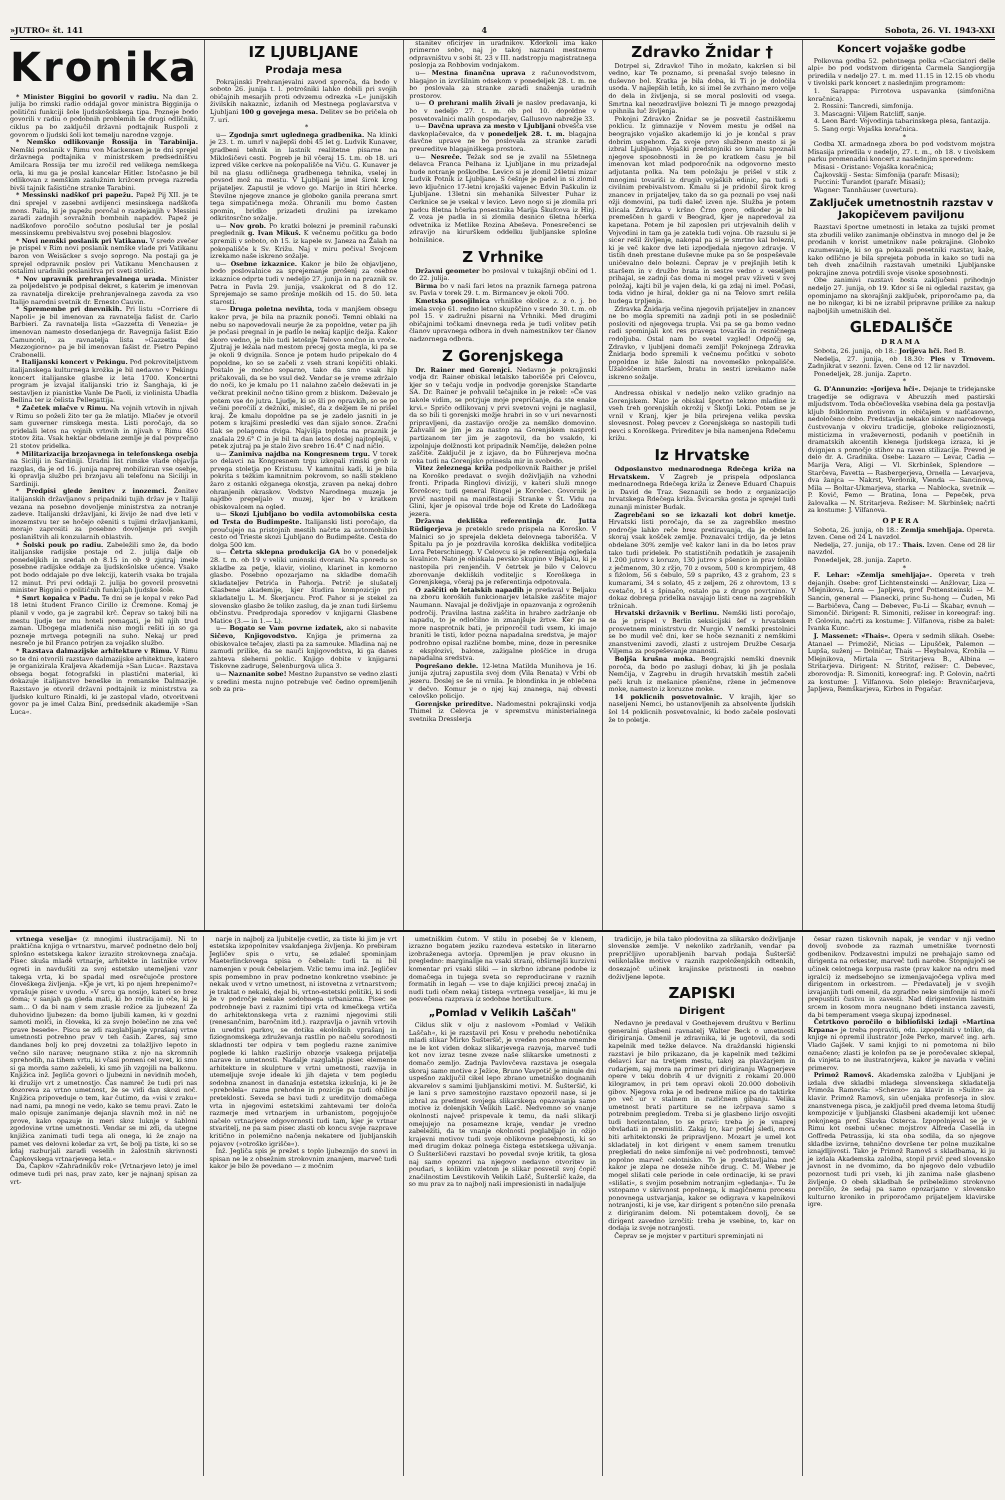»JUTRO« št. 141 4 Sobota, 26. VI. 1943-XXI
Kronika
* Minister Biggini bo govoril v radiu. Na dan 2. julija bo rimski radio oddajal govor ministra Bigginija o politični funkciji šole ljudskošolskega tipa. Pozneje bodo govorili v radiu o podobnih problemih še drugi odličniki, ciklus pa bo zaključil državni podtajnik Ruspoli z govorom o ljudski šoli kot temelju narodne vzgoje.
* Nemško odlikovanje Rossija in Tarabinija. Nemški poslanik v Rimu von Mackensen je te dni sprejel državnega podtajnika v ministrskem predsedništvu Amilcara Rossija ter mu izročil red velikega nemškega orla, ki mu ga je poslal kancelar Hitler. Istočasno je bil odlikovan z nemškim zaslužnim križcem prvega razreda bivši tajnik fašistične stranke Tarabini.
* Messinski nadškof pri papežu. Papež Pij XII. je te dni sprejel v zasebni avdijenci mesinskega nadškofa mons. Paila, ki je papežu poročal o razdejanjih v Messini zaradi zadnjih sovražnih bombnih napadov. Papež je nadškofovo poročilo sočutno poslušal ter je poslal messinskemu prebivalstvu svoj posebni blagoslov.
* Novi nemški poslanik pri Vatikanu. V sredo zvečer je prispel v Rim novi poslanik nemške vlade pri Vatikanu baron von Weisäcker s svojo soprogo. Na postaji ga je sprejel odpravnik poslov pri Vatikanu Menchausen z ostalimi uradniki poslaništva pri sveti stolici.
* Nov upravnik prehranjevalnega urada. Minister za poljedelstvo je podpisal dekret, s katerim je imenovan za ravnatelja direkcije prehranjevalnega zavoda za vso Italijo narodni svetnik dr. Ernesto Cauvin.
* Spremembe pri dnevnikih. Pri listu »Corriere di Napoli« je bil imenovan za ravnatelja fašist dr. Carlo Barbieri. Za ravnatelja lista »Gazzetta di Venezia« je imenovan namesto dosedanjega dr. Ravegnija fašist Ezio Camuncoli, za ravnatelja lista »Gazzetta del Mezzogiorno« pa je bil imenovan fašist dr. Pietro Pepino Crabonelli.
* Italijanski koncert v Pekingu. Pod pokroviteljstvom italijanskega kulturnega krožka je bil nedavno v Pekingu koncert italijanske glasbe iz leta 1700. Koncertni program je izvajal italijanski trio iz Šanghaja, ki je sestavljen iz pianistke Vanle De Paoli, iz violinista Ubadla Bellina ter iz čelista Pellegattija.
* Začetek mlačve v Rimu. Na vojnih vrtovih in njivah v Rimu so poželi žito ter ga že mlatijo. Mlačev je otvoril sam guverner rimskega mesta. Listi poročajo, da so pridelali letos na vojnih vrtovih in njivah v Rimu 450 stotov žita. Vsak hektar obdelane zemlje je dal povprečno 21 stotov pridelka.
* Militarizacija brzojavnega in telefonskega osebja na Siciliji in Sardiniji. Uradni list rimske vlade objavlja razglas, da je od 16. junija naprej mobiliziran vse osebje, ki opravlja službo pri brzojavu ali telefonu na Siciliji in Sardiniji.
* Predpisi glede ženitev z inozemci. Ženitev italijanskih državljanov s pripadniki tujih držav je v Italiji vezana na posebno dovoljenje ministrstva za notranje zadeve. Italijanski državljani, ki živijo že nad dve leti v inozemstvu ter se hočejo oženiti s tujimi državljankami, morajo zaprositi za posebno dovoljenje pri svojih poslaništvih ali konzularnih oblastvih.
* Šolski pouk po radiu. Zabeležili smo že, da bodo italijanske radijske postaje od 2. julija dalje ob ponedeljkih in sredah ob 8.15 in ob 9 zjutraj imele posebne radijske oddaje za ljudskošolske učence. Vsako pot bodo oddajale po dve lekciji, katerih vsaka bo trajala 12 minut. Pri prvi oddaji 2. julija bo govoril prosvetni minister Biggini o političnih funkcijah ljudske šole.
* Smrt kopalca v Padu. Te dni se je kopal v reko Pad 18 letni študent Franco Cirillo iz Cremone. Komaj je planil v vodo, ga je zagrabil krč. Čeprav so takoj bili na mestu ljudje ter mu hoteli pomagati, je bil njih trud zaman. Ubogega mladeniča niso mogli rešiti in so ga pozneje mrtvega potegnili na suho. Nekaj ur pred nesrečo je bil Franco potrjen za vojaško službo.
* Razstava dalmazijske arhitekture v Rimu. V Rimu so te dni otvorili razstavo dalmazijske arhitekture, katero je organizirala Kraljeva Akademija »San Luca«. Razstava obsega bogat fotografski in plastični material, ki dokazuje italijanstvo beneške in romanske Dalmazije. Razstavo je otvoril državni podtajnik iz ministrstva za ljudsko kulturo Rinaldi, ki je zastopal vlado, otvoritveni govor pa je imel Calza Bini, predsednik akademije »San Luca«.
IZ LJUBLJANE
Prodaja mesa
Pokrajinski Prehranjevalni zavod sporoča, da bodo v soboto 26. junija t. l. potrošniki lahko dobili pri svojih običajnih mesarjih proti odvzemu odrezka »L« junijskih živilskih nakaznic, izdanih od Mestnega poglavarstva v Ljubljani 100 g govejega mesa. Delitev se bo pričela ob 7. uri.
*
u— Zgodnja smrt uglednega gradbenika. Na klinki je 23. t. m. umrl v najlepši dobi 45 let g. Ludvik Kunaver, gradbeni tehnik in lastnik realitetne pisarne na Miklošičevi cesti. Pogreb je bil včeraj 15. t.m. ob 18. uri izpred viške cerkve na pokopališče na Viču. G. Kunaver je bil na glasu odličnega gradbenega tehnika, vselej in povsod mož na mestu. V Ljubljani je imel širok krog prijateljev. Zapustil je vdovo go. Marijo in štiri hčerke. Številne njegove znance je globoko ganila prerana smrt tega simpatičnega moža. Ohranili mu bomo časten spomin, bridko prizadeti družini pa izrekamo odkritosrčno sožalje.
u— Nov grob. Po kratki bolezni je preminil računski preglednik g. Ivan Mikuš. K večnemu počitku ga bodo spremili v soboto, ob 15. iz kapele sv. Janeza na Žalah na pokopališče k Sv. Križu. Naj v miru počiva! Svojcem izrekamo naše iskreno sožalje.
u— Osebne izkaznice. Kakor je bilo že objavljeno, bodo poslovalnice za sprejemanje prošenj za osebne izkaznice odprte tudi v nedeljo 27. junija in na praznik sv. Petra in Pavla 29. junija, vsakokrat od 8 do 12. Sprejemajo se samo prošnje moških od 15. do 50. leta starosti.
u— Druga poletna nevihta, toda v manjšem obsegu kakor prva, je bila na praznik ponoči. Temni oblaki na nebu so napovedovali neurje že za popoldne, veter pa jih je počasi pregnal in je padlo le nekaj kapljic dežja. Kakor skoro vedno, je bilo tudi letošnje Telovo sončno in vroče. Zjutraj je ležala nad mestom precej gosta megla, ki pa se je okoli 9 dvignila. Sonce je potem hudo pripekalo do 4 popoldne, ko so se začeli z vseh strani kopičiti oblaki. Postalo je močno soparno, tako da smo vsak hip pričakovali, da se bo vsul dež. Vendar se je vreme zdržalo do noči, ko je kmalu po 11 nalahno začelo deževati in je večkrat prekinil nočno tišino grom z bliskom. Deževalo je potem vse do jutra. Ljudje, ki so šli po opravkih, so se po večini poročili z dežniki, misleč, da z dežjem še ni prišel kraj. Že kmalu dopoldne pa se je zadelo jasniti in je potem s krajšimi presledki ves dan sijalo sonce. Zračni tlak se polagoma dviga. Najvišja toplota na praznik je znašala 29.6° C in je bil ta dan letos doslej najtoplejši, v petek zjutraj pa je stalo živo srebro 16.4° C nad ničlo.
u— Zanimiva najdba na Kongresnem trgu. V torek so delavci na Kongresnem trgu izkopali rimski grob iz prvega stoletja po Kristusu. V kamnitni kadi, ki je bila pokrita s težkim kamnitnim pokrovom, so našli stekleno žaro z ostanki ožganega okostja, zraven pa nekaj dobro ohranjenih okraskov. Vodstvo Narodnega muzeja je najdbo prepeljalo v muzej, kjer bo v kratkem obiskovalcem na ogled.
u— Skozi Ljubljano bo vodila avtomobilska cesta od Trsta do Budimpešte. Italijanski listi poročajo, da proučujejo na pristojnih mestih načrte za avtomobilsko cesto od Trieste skozi Ljubljano do Budimpešte. Cesta do dolga 500 km.
u— Četrta sklepna produkcija GA bo v ponedeljek 28. t. m. ob 19 v veliki unionski dvorani. Na sporedu so skladbe za petje, klavir, violino, klarinet in komorno glasbo. Posebno opozarjamo na skladbe domačih skladateljev Petrića in Pahorja. Petrič je slušatelj Glasbene akademije, kjer študira kompozicijo pri skladatelju L. M. Škerjancu. Prof. Pahor si je stekel za slovensko glasbo že toliko zaslug, da je znan tudi širšemu občinstvu. Predprodaja sporedov v knjigarni Glasbene Matice (3.— in 1.— L).
u— Bogato se Vam povrne izdatek, ako si nabavite Sičevo, Knjigovodstvo. Knjiga je primerna za obiskovalce tečajev, zlasti pa za samouke. Mladina naj ne zamudi prilike, da se nauči knjigovodstva, ki ga danes zahteva sleherni poklic. Knjigo dobite v knjigarni Tiskovne zadruge, Šelenburgova ulica 3.
u— Naznanite sobe! Mestno županstvo se vedno zlasti v sredini mesta nujno potrebuje več čedno opremljenih sob za pra-
stanitev oficirjev in uradnikov. Kdorkoli ima kako primerno sobo, naj jo takoj naznani mestnemu odpravništvu v sobi št. 23 v III. nadstropju magistratnega poslopja za Robbovim vodnjakom.
u— Mestna finančna uprava z računovodstvom, blagajno in izvršilnim odsekom v ponedeljek 28. t. m. ne bo poslovala za stranke zaradi snaženja uradnih prostorov.
u— O prehrani malih živali je naslov predavanja, ki bo v nedeljo 27. t. m. ob pol 10. dopoldne v posvetovalnici malih gospodarjev, Gallusovo nabrežje 33.
u— Davčna uprava za mesto v Ljubljani obvešča vse davkoplačevalce, da v ponedeljek 28. t. m. blagajna davčne uprave ne bo poslovala za stranke zaradi preureditve blagajniškega prostora.
u— Nesreče. Težak sod se je zvalil na 55letnega delavca Franca Pelhana iz Ljubljane in mu prizadejal hude notranje poškodbe. Levico si je zlomil 24letni mizar Ludvik Potnik iz Ljubljane. S češnje je padel in si zlomil levo ključnico 17-letni krojaški vajenec Edvin Paškulin iz Ljubljane. 13letni sin mehanika Silvester Puhar iz Cerknice se je vsekal v levico. Levo nogo si je zlomila pri padcu 8letna hčerka posestnika Marija Škufcova iz Hinj. Z voza je padla in si zlomila desnico 6letna hčerka odvetnika iz Metlike Rozina Abeševa. Ponesrečenci se zdravijo na kirurškem oddelku ljubljanske splošne bolnišnice.
Z Vrhnike
Državni geometer bo posloval v tukajšnji občini od 1. do 22. julija.
Birma bo v naši fari letos na praznik farnega patrona sv. Pavla v torek 29. t. m. Birmancev je okoli 700.
Kmetska posojilnica vrhniške okolice z. z o. j. bo imela svojo 61. redno letno skupščino v sredo 30. t. m. ob pol 15. v zadružni pisarni na Vrhniki. Med drugimi običajnimi točkami dnevnega reda je tudi volitev petih članov upravnega odbora in dveh namestnikov ter članov nadzornega odbora.
Z Gorenjskega
Dr. Rainer med Gorenjci. Nedavno je pokrajinski vodja dr. Rainer obiskal letalsko taborišče pri Celovcu, kjer so v tečaju vodje in podvodje gorenjske Standarte SA. Dr. Rainer je pohvalil tečajnike in je rekel: »Če vas takole vidim, se potrjuje moje prepričanje, da ste enake krvi.« Spričo odlikovanj v prvi svetovni vojni je naglasil, da so bili ti gorenjski možje hrabri in so v uri nevarnosti pripravljeni, da zastavijo orožje za nemško domovino. Zahvalil se jim je za nastop na Gorenjskem nasproti partizanom ter jim je zagotovil, da bo vsakdo, ki izpolnjuje dolžnosti kot pripadnik Nemčije, deležen polne zaščite. Zaključil je z izjavo, da bo Führerjeva močna roka tudi na Gorenjsko prinesla mir in svobodo.
Vitez železnega križa podpolkovnik Raither je prišel na Koroško predavat o svojih doživljajih na vzhodni fronti. Pripada Ringlovi diviziji, v kateri služi mnogo Korošcev; tudi general Ringel je Korošec. Govornik je prvič nastopil na manifestaciji Stranke v Št. Vidu na Glini, kjer je opisoval trde boje od Krete do Ladoškega jezera.
Državna dekliška referentinja dr. Jutta Rüdigerjeva je preteklo sredo prispela na Koroško. V Malnici so jo sprejela dekleta delovnega taborišča. V Špitalu pa jo je pozdravila koroška dekliška voditeljica Lora Peterschinegg. V Celovcu si je referentinja ogledala šivalnico. Nato je obiskala pevsko skupino v Beljaku, ki je nastopila pri renjenčih. V četrtek je bilo v Celovcu zborovanje dekliških voditeljic s Koroškega in Gorenjskega, včeraj pa je referentinja odpotovala.
O zaščiti ob letalskih napadih je predaval v Beljaku na zboru koroških funkcionarjev letalske zaščite major Naumann. Navajal je doživljaje in opazovanja z ogroženih področij. Pravilna lastna zaščita in hrabro zadržanje ob napadu, to je odločilno in zmanjšuje žrtve. Ker pa se more nasprotnik bati, je priporočil tudi vsem, ki imajo braniti le tisti, kdor pozna napadalna sredstva, je major podrobno opisal različne bombe, mine, doze in peresnike z eksplozivi, balone, zažigalne ploščice in druga napadalna sredstva.
Pogrešano dekle. 12-letna Matilda Munihova je 16. junija zjutraj zapustila svoj dom (Vila Renata) v Vrbi ob jezeru. Doslej se še ni vrnila. Je blondinka in je oblečena v dečvo. Komur je o njej kaj znanega, naj obvesti celovško policijo.
Gorenjske prireditve. Nadomestni pokrajinski vodja Thimel iz Celovca je v spremstvu ministerialnega svetnika Dresslerja
Zdravko Žnidar †
Dotrpel si, Zdravko! Tiho in možato, kakršen si bil vedno, kar Te poznamo, si prenašal svojo telesno in duševno bol. Kratka je bila doba, ki Ti jo je določila usoda. V najlepših letih, ko si imel še zvrhano mero volje do dela in življenja, si se moral posloviti od vsega. Smrtna kal neozdravljive bolezni Ti je mnogo prezgodaj upihnila luč življenja.
Pokojni Zdravko Žnidar se je posvetil častniškemu poklicu. Iz gimnazije v Novem mestu je odšel na beograjsko vojaško akademijo ki jo je končal s prav dobrim uspehom. Za svoje prvo službeno mesto si je izbral Ljubljano. Vojaški predstojniki so kmalu spoznali njegove sposobnosti in že po kratkem času je bil imenovan kot mlad podporočnik na odgovorno mesto adjutanta polka. Na tem položaju je prišel v stik z mnogimi tovariši iz drugih vojaških edinic, pa tudi s civilnim prebivalstvom. Kmalu si je pridobil širok krog znancev in prijateljev, tako da so ga poznali po vsej naši ožji domovini, pa tudi daleč izven nje. Služba je potem klicala Zdravka v kršno Črno goro, odkoder je bil premeščen h gardi v Beograd, kjer je napredoval za kapetana. Potem je bil zaposlen pri utrjevalnih delih v Vojvodini in tam ga je zatekla tudi vojna. Ob razsulu si je sicer rešil življenje, nakopal pa si je smrtno kal bolezni, ki je več kakor dve leti izpodjedala njegovo zdravje. V tistih dneh prestane duševne muke pa so še pospeševale uničevalno delo bolezni. Čeprav je v prejšnjih letih k staršem in v družbo brata in sestre vedno z veseljem prihajal, se zadnji čas doma ni mogel prav vživeti v svoj položaj, kajti bil je vajen dela, ki ga zdaj ni imel. Počasi, toda vidno je hiral, dokler ga ni na Telovo smrt rešila hudega trpljenja.
Zdravka Žnidarja večina njegovih prijateljev in znancev ne bo mogla spremiti na zadnji poti in se posledniič posloviti od njegovega trupla. Vsi pa se ga bomo vedno radi spominjali kot res pravega tovariša in resničnega rodoljuba. Ostal nam bo svetel vzgled! Odpočij se, Zdravko, v ljubljeni domači zemlji! Pokojnega Zdravka Žnidarja bodo spremili k večnemu počitku v soboto popoldne iz hiše žalosti na novomeško pokopališče. Užaloščenim staršem, bratu in sestri izrekamo naše iskreno sožalje.
Andressa obiskal v nedeljo neko vzliko gradnjo na Gorenjskem. Nato je obiskal športno tekmo mladine iz vseh treh gorenjskih okrožij v Škofji Loki. Potem se je vrnil v Kranj, kjer je bila prirejena velika pevska slovesnost. Poleg pevcev z Gorenjskega so nastopili tudi pevci s Koroškega. Prireditev je bila namenjena Rdečemu križu.
Iz Hrvatske
Odposlanstvo mednarodnega Rdečega križa na Hrvatskem. V Zagreb je prispela odposlanca mednarodnega Rdečega križa iz Ženeve Eduard Chapuis in David de Traz. Seznanili se bodo z organizacijo hrvatskega Rdečega križa. Švicarska gosta je sprejel tudi zunanji minister Budak.
Zagrebčani so se izkazali kot dobri kmetje. Hrvatski listi poročajo, da se za zagrebško mestno področje lahko reče brez pretiravanja, da je obdelan skoraj vsak košček zemlje. Poznavalci trdijo, da je letos obdelane 30% zemlje več kakor lani in da bo letos prav tako tudi pridelek. Po statističnih podatkih je zasajenih 1.200 jutrov s koruzo, 130 jutrov s pšenico in prav toliko z ječmenom, 30 z ržjo, 70 z ovsom, 500 s krompirjem, 48 s fižolom, 56 s čebulo, 59 s papriko, 43 z grahom, 23 s kumarami, 34 s solato, 45 z zeljem, 26 z ohrovtom, 13 s cvetačo, 14 s špinačo, ostalo pa z drugo povrtnino. V dokaz dobrega pridelka navajajo listi cene na zagrebških tržnicah.
Hrvatski državnik v Berlinu. Nemški listi poročajo, da je prispel v Berlin seksicijski šef v hrvatskem prosvetnem ministrstvu dr. Nurgio. V nemški prestolnici se bo mudil več dni, ker se hoče seznaniti z nemškimi znanstvenimi zavodi, zlasti z ustrojem Družbe Cesarja Viljema za pospeševanje znanosti.
Boljša krušna moka. Beograjski nemški dnevnik poroča, da bodo po zaslugi dobav, ki jih je poslala Nemčija, v Zagrebu in drugih hrvatskih mestih začeli peči kruh iz mešanice pšenične, ržene in ječmenove moke, namesto iz koruzne moke.
14 poklicnih posvetovalnic. V krajih, kjer so naseljeni Nemci, bo ustanovljenih za absolvente ljudskih šol 14 poklicnih posvetovalnic, ki bodo začele poslovati že to poletje.
Koncert vojaške godbe
Polkovna godba 52. pehotnega polka »Cacciatori delle alpi« bo pod vodstvom dirigenta Carmela Sangiorgija priredila v nedeljo 27. t. m. med 11.15 in 12.15 ob vhodu v tivolski park koncert z naslednjim programom:
1. Sarappa: Pirrotova uspavanka (simfonična koračnica).
2. Rossini: Tancredi, simfonija.
3. Mascagni: Viljem Ratcliff, sanje.
4. Leon Bard: Vojvodinja tabarinskega plesa, fantazija.
5. Sang orgi: Vojaška koračnica.
*
Godba XI. armadnega zbora bo pod vodstvom mojstra Misasija priredila v nedeljo, 27. t. m., ob 18. v tivolskem parku promenadni koncert z naslednjim sporedom:
Misasi - Oristano: Vojaška koračnica;
Čajkovskij - Sesta: Simfonija (parafr. Misasi);
Puccini: Turandot (parafr. Misasi);
Wagner: Tannhäuser (uvertura).
Zaključek umetnostnih razstav v Jakopičevem paviljonu
Razstavi športne umetnosti in letaka za tujski promet sta zbudili veliko zanimanje občinstva in mnogo del je že prodanih v korist umetnikov naše pokrajine. Globoko razumevanje, ki so ga pokazali posetniki razstav, kaže, kako odlično je bila sprejeta pobuda in kako so tudi na teh dveh značilnih razstavah umetniki Ljubljanske pokrajine znova potrdili svoje visoke sposobnosti.
Obe zanimivi razstavi bosta zaključeni prihodnjo nedeljo 27. junija, ob 19. Kdor si še ni ogledal razstav, ga opominjamo na skorajšnji zaključek, priporočamo pa, da ne bo nikogar, ki bi ne izrabil pripravne prilike za nakup najboljših umetniških del.
GLEDALIŠČE
DRAMA
Sobota, 26. junija, ob 18.: Jorijeva hči. Red B.
Nedelja, 27. junija, ob 18.30: Ples v Trnovem. Zadnjikrat v sezoni. Izven. Cene od 12 lir navzdol.
Ponedeljek, 28. junija. Zaprto.
*
G. D'Annunzio: »Jorijeva hči«. Dejanje te tridejanske tragedije se odigrava v Abruzzih med pastirski mljudstvom. Toda občečloveška vsebina dela ga postavlja kljub folklornim motivom in običajem v nadčasovno, nedoločeno dobo. Predstavlja nekako sintezo narodovega čustvovanja v okviru tradicije, globoke religioznosti, misticizma in vraževernosti, podanih v poetičnih in dramatskih akcentih klenega ljudskega izraza, ki je dvignjen s pomočjo stihov na raven stilizacije. Prevod je delo dr. A. Gradnika. Osebe: Lazaro — Levar, Cadia — Marija Vera, Aligi — Vl. Skrbinšek, Splendore — Starčeva, Favetta — Rasbergerjeva, Ornella — Levarjeva, dva žanjca — Nakrst, Verdonik, Vienda — Sancinova, Mila — Boltar-Ukmarjeva, starka — Nablocka, svetnik — P. Kovič, Femo — Bratina, Iona — Pepeček, prva žalovalka — N. Stritarjeva. Režiser: M. Skrbinšek; načrti za kostume: J. Vilfanova.
OPERA
Sobota, 26. junija, ob 18.: Zemlja smehljaja. Opereta. Izven. Cene od 24 L navzdol.
Nedelja, 27. junija, ob 17.: Thais. Izven. Cene od 28 lir navzdol.
Ponedeljek, 28. junija. Zaprto.
*
F. Lehar: »Zemlja smehljaja«. Opereta v treh dejanjih. Osebe: grof Lichtensteinski — Anžlovar, Liza — Mlejnikova, Lora — Japljeva, grof Pottensteinski — M. Sancin, general — Pianecki, princ Su-hong — Čuden, Mi — Barbičeva, Čang — Debevec, Fu-Li — Škabar, evnuh — Simončič. Dirigent: R. Simoniti, režiser in koreograf: ing. P. Golovin, načrti za kostume: J. Vilfanova, risbe za balet: Ivanka Kunc.
J. Massenet: »Thais«. Opera v sedmih slikah. Osebe: Atanael — Primožič, Nicias — Lipušček, Palemon — Lupša, suženj — Dolničar, Thais — Heybalova, Krobila — Mlejnikova, Mirtala — Stritarjeva B., Albina — Stritarjeva. Dirigent: N. Štritof, režiser: C. Debevec, zborovodja: R. Simoniti, koreograf: ing. P. Golovin, načrti za kostume: J. Vilfanova. Solo plešejo: Bravničarjeva, Japljeva, Remškarjeva, Kirbos in Pogačar.
vrtnega veselja« (z mnogimi ilustracijami). Ni to praktična knjiga o vrtnarstvu, marveč podnetno delo bolj splošno estetskega kakor izrazito strokovnega značaja. Pisec skuša mladě vrtnarje, arhitekte in lastnike vrtov ogreti in navdušiti za svoj estetsko utemeljeni vzor takega vrta, ki bo spadal med osrečujoče prostore človeškega življenja. »Kje je vrt, ki po njem hrepenimo?« vprašuje pisec v uvodu. »V srcu ga nosijo, kateri so brez doma; v sanjah ga gleda mati, ki bo rodila in oče, ki je sam... O da bi nam v sem zrasle rožice za ljubezen! Za duhovidno ljubezen: da bomo ljubili kamen, ki v gozdni samoti molči, in človeka, ki za svojo bolečino ne zna več prave besede«. Piscu se zdi razglabljanje vprašanj vrtne umetnosti potrebno prav v teh časih. Zares, saj smo dandanes bolj ko prej dovzetni za tolažljivo lepoto in večno silo narave; neugnano stika z njo na skromnih sprehodih, na tihem vrtu, ki včasi pomeni cel svet, ki smo si ga morda samo zaželeli, ki smo jih vzgojili na balkonu. Knjižica inž. Jegliča govori o ljubezni in nevidnih močeh, ki družijo vrt z umetnostjo. Čas namreč že tudi pri nas dozoreva za vrtno umetnost, že se vidi dan skozi noč. Knjižica pripoveduje o tem, kar čutimo, da »visi v zraku« nad nami, pa mnogi ne vedo, kako se temu pravi. Zato le malo opisuje zanimanje dejanja slavnih mož in nič ne prove, kako opazuje in meri skoz luknje v šabloni zgodovine vrtne umetnosti. Vendar se mi zdi, da utegne knjižica zanimati tudi tega ali onega, ki že znajo na pamet ves delovni koledar za vrt, še bolj pa tiste, ki so se kdaj razburjali zaradi veselih in žalostnih skrivnosti Čapkovskega vrtnarjevega leta.«
Da, Čapkov »Zahradnikův rok« (Vrtnarjevo leto) je imel odmeve tudi pri nas, prav zato, ker je najnanj spisan za vrt-
narje in najbolj za ljubitelje cvetlic, za tiste ki jim je vrt estetska izpopolnitev vsakdanjega življenja. Ko prebiram Jegličev spis o vrtu, se zdaleč spominjam Maeterlinckovega spisa o čebelah: tudi ta ni bil namenjen v pouk čebelarjem. Vzlic temu ima inž. Jegličev spis pomembno in prav podnetno konkretno vsebino: je nekak uvod v vrtno umetnost, ni istovetna z vrtnarstvom; je traktat o nekaki, dejal bi, vrtno-estetski politiki, ki sodi že v področje nekake sodobnega urbanizma. Pisec se podrobneje bavi z raznimi tipi vrta od kmečkega vrtiča do arhitektonskega vrta z raznimi njegovimi stili (renesančnim, baročnim itd.). razpravlja o javnih vrtovih in uredtvi parkov, se dotika ekoloških vprašanj in fiziognomskega združevanja rastlin po načelu sorodnosti skladnosti ter odpira v tem pogledu razne zanimive poglede ki lahko razširijo obzorje vsakega prijatelja narave in umetnosti. Nadalje razglablja pisec elemente arhitekture in skulpture v vrtni umetnosti, razvija in utemeljuje svoje ideale ki jih dajeta v tem pogledu sodobna znanost in današnja estetska izkušnja, ki je že »prebolela« razne prehodne in pozicije pa tudi obilice preteklosti. Seveda se bavi tudi z ureditvijo domačega vrta in njegovimi estetskimi zahtevami ter določa razmerje med vrtnarjem in urbanistom, pogojujoče načelo vrtnarjeve odgovornosti tudi tam, kjer je vrtnar stvaritelj, ne pa sam pisec zlasti ob koncu svoje razprave kritično in polemično načenja nekatere od ljubljanskih pojavov (»otroško igrišče«).
Inž. Jegliča spis je prežet s toplo ljubeznijo do snovi in spisan ne le z obsežnim strokovnim znanjem, marveč tudi kakor je bilo že povedano — z močnim
umetniškim čutom. V stilu in posebej še v klenem, izrazno bogatem jeziku razodeva estetsko in literarno izobraženega avtorja. Opremljen je prav okusno in pregledno: marginalije na vsaki strani, obširnejši kurzivni komentar pri vsaki sliki — in skrbno izbrane podobe iz domačega in tujega sveta so reproducirane v raznih formatih in legah — vse to daje knjižici precej značaj in nudi tudi očem nekaj tistega »vrtnega veselja«, ki mu je posvečena razprava iz sodobne hortikulture.
„Pomlad v Velikih Laščah"
Ciklus slik v olju z naslovom »Pomlad v Velikih Laščah«, ki je razstavil pri Kosu v prehodu nebotičnika mladi slikar Mirko Šušteršič, je vreden posebne omembe ne le kot viden dokaz slikarjevega razvoja, marveč tudi kot nov izraz tesne zveze naše slikarske umetnosti z domačo zemljo. Zadnja Pavlovčeva razstava je osegala skoraj samo motive z Ježice, Bruno Vavpotič je minule dni uspešno zaključil cikel lepo zbrano umetniško dognanih akvarelov s samimi ljubljanskimi motivi. M. Šušteršič, ki je lani s prvo samostojno razstavo opozoril nase, si je izbral za predmet svojega slikarskega opazovanja samo motive iz dolenjskih Velikih Lašč. Nedvomno so vnanje okolnosti največ prispevale k temu, da naši slikarji omejujejo na posamezne kraje, vendar je vredno zabeležiti, da te vnanje okolnosti poglabljajo in ožijo krajevni motivov tudi svoje oblikovne posebnosti, ki so med drugim dokaz polnega čistega estetskega uživanja. O Šušteršičevi razstavi bo povedal svoje kritik, ta glosa naj samo opozori na njegovo nedavno otvoritev in poudari, s kolikim vzletom je slikar posvetil svoj čopič značilnostim Levstikovih Velikih Lašč, Šušteršič kaže, da so mu prav za to najbolj naši impresionisti in nadaljuje
tradicijo, je bila tako plodovitna za slikarsko doživljanje slovenske zemlje. V nekoliko zadržanih, vendar pa prepričljivo uporabljenih barvah podaja Šušteršič velikolaške motive v raznih razpoloženjskih odtenkih, dosezajoč učinek krajinske pristnosti in osebno doživljene lepote.
ZAPISKI
Dirigent
Nedavno je predaval v Goethejevem društvu v Berlinu generalni glasbeni ravnatelj Walter Beck o umetnosti dirigiranja. Omenil je zdravnika, ki je ugotovil, da sodi kapelnik med težke delavce. Na draždanski higienski razstavi je bilo prikazano, da je kapelnik med težkimi delavci kar na tretjem mestu, takoj za plavžarjem in rudarjem, saj mora na primer pri dirigiranju Wagnerjeve opere v teku dobrih 4 ur dvigniti z rokami 20.000 kilogramov, in pri tem opravi okoli 20.000 dobolivih gibov. Njegova roka je od bedrene mišice pa do taktirke po več ur v stalnem in različnem gibanju. Velika umetnost brati partiture se ne izčrpava samo s potrebnim pregledom. Treba si je glasbeno lirijo osvojiti tudi horizontalno, to se pravi: treba jo je vnaprej obvladati in premisliti. Zakaj to, kar potlej sledi, mora biti arhitektonski že pripravljeno. Mozart je umel kot skladatelj in kot dirigent v enem samem trenutku pregledati do neke simfonije ni več podrobnosti, temveč popolno marveč celotnisko. To je predstavljalna moč kakor je zlepa ne doseže nihče drug. C. M. Weber je mogel slišati cele periode in cele ordinacije, ki se pravi »slišati«, s svojim posebnim notranjim »gledanja«. Tu že vstopamo v skrivnost popolnega, k magičnemu procesu ponovnega ustvarjanja, kakor se odigrava v kapelnikovi notranjosti, ki je vse, kar dirigent s potenčno silo prenaša z dirigiranim delom. Ni potemtakem dovolj, če se dirigent zavedno izročiti: treba je vsebine, to, kar on dodaja iz svoje notranjosti.
Čeprav se je mojster v partituri spreminjati ni
česar razen tiskovnih napak, je vendar v nji vedno dovolj svobode za razmah umetniške tvornosti godbenikov. Podzavestni impulzi ne prehajajo samo od dirigenta na orkester, marveč tudi narobe. Stopnjujoči se učinek celotnega korpusa raste (prav kakor na odru med igralci) iz medsebojno se izmenjavajočega vpliva med dirigentom in orkestrom. — Predavatelj je v svojih izvajanjih tudi omenil, da zgradbo neke simfonije ni moči prepustiti čustvu in zavesti. Nad dirigentovim lastnim srcem in kosom mora neugnano bdeti instanca zavesti, da bi temperament vsega skupaj izpodnesel.
Četrtkovo poročilo o bibliofilski izdaji »Martina Krpana« je treba popraviti, odn. izpopolniti v toliko, da knjige ni opremil ilustrator Jože Perko, marveč ing. arh. Vlado Gajšek. V sami knjigi to ni pomotoma ni bilo označeno; zlasti je kolofon pa se je poročevalec sklepal, da vinjeta to ne ilustratorjeva, kakor je navada v večini primerov.
Primož Ramovš. Akademska založba v Ljubljani je izdala dve skladbi mladega slovenskega skladatelja Primoža Ramovša: »Scherzo« za klavir in »Suito« za klavir. Primož Ramovš, sin učenjaka profesorja in slov. znanstvenega pisca, je zaključil pred dvema letoma študij kompozicije v ljubljanski Glasbeni akademiji kot učenec pokojnega prof. Slavka Osterca. Izpopolnjeval se je v Rimu kot osebni učenec mojstrov Alfreda Casella in Goffreda Petrassija, ki sta oba sodila, da so njegove skladbe izvirne, tehnično dovršene ter polne muzikalne iznajdljivosti. Tako je Primož Ramovš s skladbama, ki ju je izdala Akademska založba, stopil prvič pred slovensko javnost in ne dvomimo, da bo njegovo delo vzbudilo pozornost tudi pri vseh, ki jih zanima naše glasbeno življenje. O obeh skladbah še pribeležimo strokovno poročilo, že sedaj pa samo opozarjamo v slovensko kulturno kroniko in priporočamo prijateljem klavirske igre.